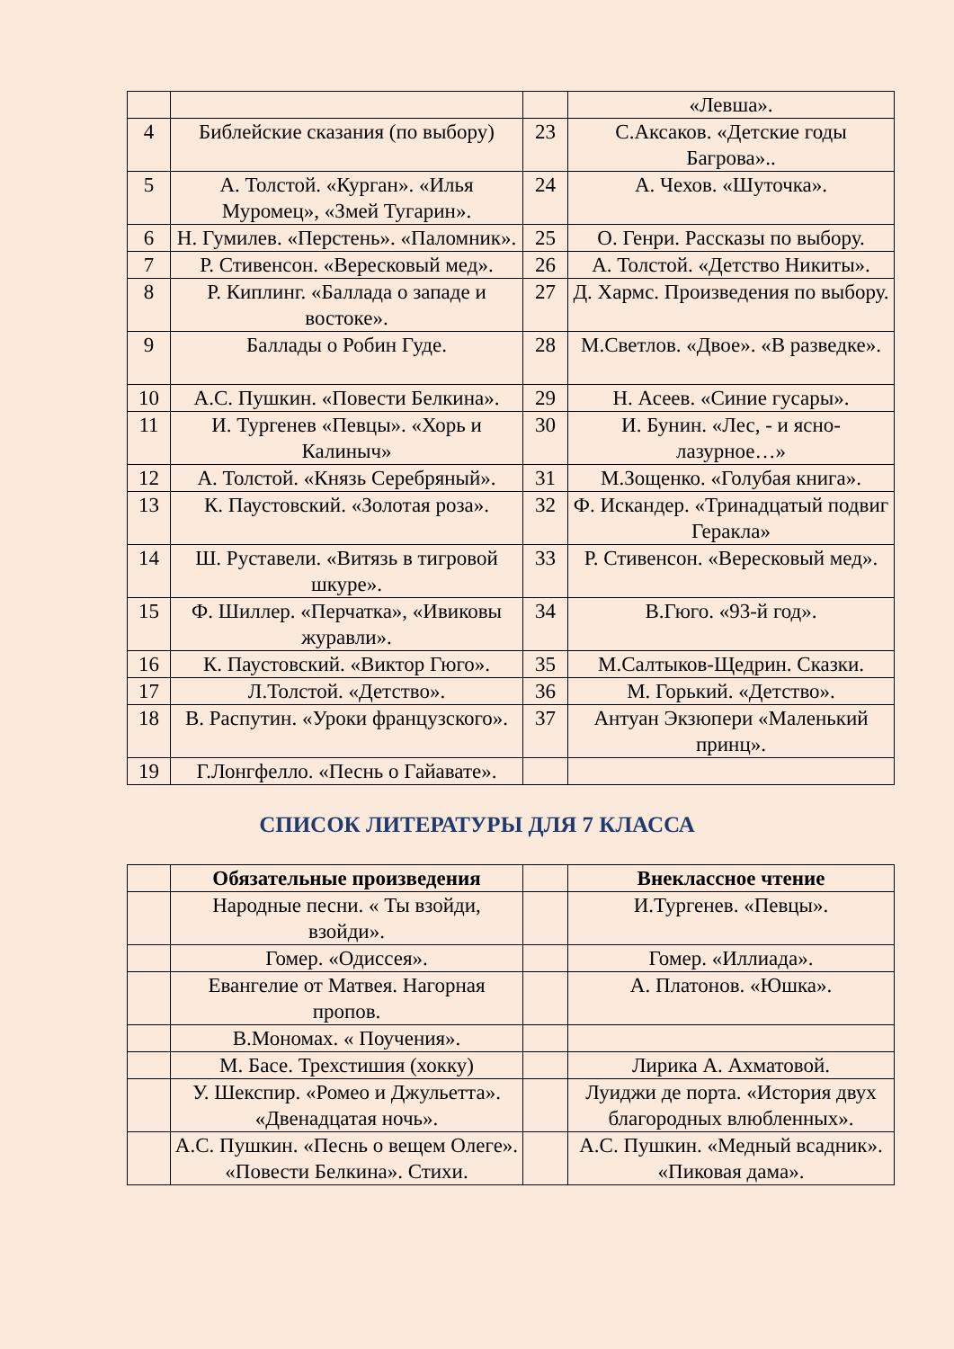| | | | «Левша». |
| 4 | Библейские сказания (по выбору) | 23 | С.Аксаков. «Детские годы Багрова».. |
| 5 | А. Толстой. «Курган». «Илья Муромец», «Змей Тугарин». | 24 | А. Чехов. «Шуточка». |
| 6 | Н. Гумилев. «Перстень». «Паломник». | 25 | О. Генри. Рассказы по выбору. |
| 7 | Р. Стивенсон. «Вересковый мед». | 26 | А. Толстой. «Детство Никиты». |
| 8 | Р. Киплинг. «Баллада о западе и востоке». | 27 | Д. Хармс. Произведения по выбору. |
| 9 | Баллады о Робин Гуде. | 28 | М.Светлов. «Двое». «В разведке». |
| 10 | А.С. Пушкин. «Повести Белкина». | 29 | Н. Асеев. «Синие гусары». |
| 11 | И. Тургенев «Певцы». «Хорь и Калиныч» | 30 | И. Бунин. «Лес, - и ясно-лазурное…» |
| 12 | А. Толстой. «Князь Серебряный». | 31 | М.Зощенко. «Голубая книга». |
| 13 | К. Паустовский. «Золотая роза». | 32 | Ф. Искандер. «Тринадцатый подвиг Геракла» |
| 14 | Ш. Руставели. «Витязь в тигровой шкуре». | 33 | Р. Стивенсон. «Вересковый мед». |
| 15 | Ф. Шиллер. «Перчатка», «Ивиковы журавли». | 34 | В.Гюго. «93-й год». |
| 16 | К. Паустовский. «Виктор Гюго». | 35 | М.Салтыков-Щедрин. Сказки. |
| 17 | Л.Толстой. «Детство». | 36 | М. Горький. «Детство». |
| 18 | В. Распутин. «Уроки французского». | 37 | Антуан Экзюпери «Маленький принц». |
| 19 | Г.Лонгфелло. «Песнь о Гайавате». | | |
СПИСОК ЛИТЕРАТУРЫ ДЛЯ 7 КЛАССА
| | Обязательные произведения | | Внеклассное чтение |
| --- | --- | --- | --- |
| | Народные песни. « Ты взойди, взойди». | | И.Тургенев. «Певцы». |
| | Гомер. «Одиссея». | | Гомер. «Иллиада». |
| | Евангелие от Матвея. Нагорная пропов. | | А. Платонов. «Юшка». |
| | В.Мономах. « Поучения». | | |
| | М. Басе. Трехстишия (хокку) | | Лирика А. Ахматовой. |
| | У. Шекспир. «Ромео и Джульетта». «Двенадцатая ночь». | | Луиджи де порта. «История двух благородных влюбленных». |
| | А.С. Пушкин. «Песнь о вещем Олеге». «Повести Белкина». Стихи. | | А.С. Пушкин. «Медный всадник». «Пиковая дама». |